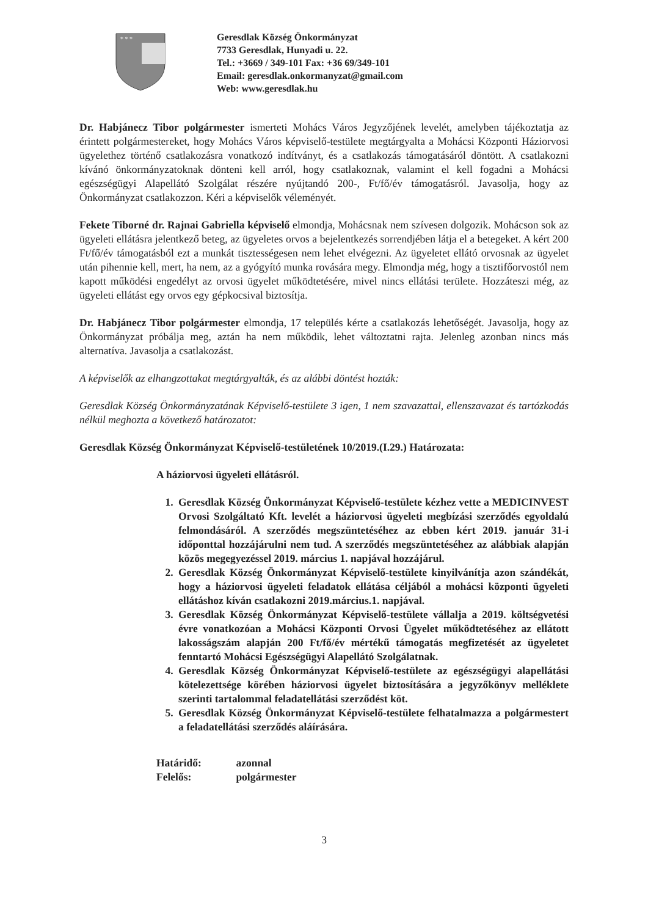* * *
Geresdlak Község Önkormányzat
7733 Geresdlak, Hunyadi u. 22.
Tel.: +3669 / 349-101 Fax: +36 69/349-101
Email: geresdlak.onkormanyzat@gmail.com
Web: www.geresdlak.hu
Dr. Habjánecz Tibor polgármester ismerteti Mohács Város Jegyzőjének levelét, amelyben tájékoztatja az érintett polgármestereket, hogy Mohács Város képviselő-testülete megtárgyalta a Mohácsi Központi Háziorvosi ügyelethez történő csatlakozásra vonatkozó indítványt, és a csatlakozás támogatásáról döntött. A csatlakozni kívánó önkormányzatoknak dönteni kell arról, hogy csatlakoznak, valamint el kell fogadni a Mohácsi egészségügyi Alapellátó Szolgálat részére nyújtandó 200-, Ft/fő/év támogatásról. Javasolja, hogy az Önkormányzat csatlakozzon. Kéri a képviselők véleményét.
Fekete Tiborné dr. Rajnai Gabriella képviselő elmondja, Mohácsnak nem szívesen dolgozik. Mohácson sok az ügyeleti ellátásra jelentkező beteg, az ügyeletes orvos a bejelentkezés sorrendjében látja el a betegeket. A kért 200 Ft/fő/év támogatásból ezt a munkát tisztességesen nem lehet elvégezni. Az ügyeletet ellátó orvosnak az ügyelet után pihennie kell, mert, ha nem, az a gyógyító munka rovására megy. Elmondja még, hogy a tisztifőorvostól nem kapott működési engedélyt az orvosi ügyelet működtetésére, mivel nincs ellátási területe. Hozzáteszi még, az ügyeleti ellátást egy orvos egy gépkocsival biztosítja.
Dr. Habjánecz Tibor polgármester elmondja, 17 település kérte a csatlakozás lehetőségét. Javasolja, hogy az Önkormányzat próbálja meg, aztán ha nem működik, lehet változtatni rajta. Jelenleg azonban nincs más alternatíva. Javasolja a csatlakozást.
A képviselők az elhangzottakat megtárgyalták, és az alábbi döntést hozták:
Geresdlak Község Önkormányzatának Képviselő-testülete 3 igen, 1 nem szavazattal, ellenszavazat és tartózkodás nélkül meghozta a következő határozatot:
Geresdlak Község Önkormányzat Képviselő-testületének 10/2019.(I.29.) Határozata:
A háziorvosi ügyeleti ellátásról.
1. Geresdlak Község Önkormányzat Képviselő-testülete kézhez vette a MEDICINVEST Orvosi Szolgáltató Kft. levelét a háziorvosi ügyeleti megbízási szerződés egyoldalú felmondásáról. A szerződés megszüntetéséhez az ebben kért 2019. január 31-i időponttal hozzájárulni nem tud. A szerződés megszüntetéséhez az alábbiak alapján közös megegyezéssel 2019. március 1. napjával hozzájárul.
2. Geresdlak Község Önkormányzat Képviselő-testülete kinyilvánítja azon szándékát, hogy a háziorvosi ügyeleti feladatok ellátása céljából a mohácsi központi ügyeleti ellátáshoz kíván csatlakozni 2019.március.1. napjával.
3. Geresdlak Község Önkormányzat Képviselő-testülete vállalja a 2019. költségvetési évre vonatkozóan a Mohácsi Központi Orvosi Ügyelet működtetéséhez az ellátott lakosságszám alapján 200 Ft/fő/év mértékű támogatás megfizetését az ügyeletet fenntartó Mohácsi Egészségügyi Alapellátó Szolgálatnak.
4. Geresdlak Község Önkormányzat Képviselő-testülete az egészségügyi alapellátási kötelezettsége körében háziorvosi ügyelet biztosítására a jegyzőkönyv melléklete szerinti tartalommal feladatellátási szerződést köt.
5. Geresdlak Község Önkormányzat Képviselő-testülete felhatalmazza a polgármestert a feladatellátási szerződés aláírására.
Határidő: azonnal
Felelős: polgármester
3